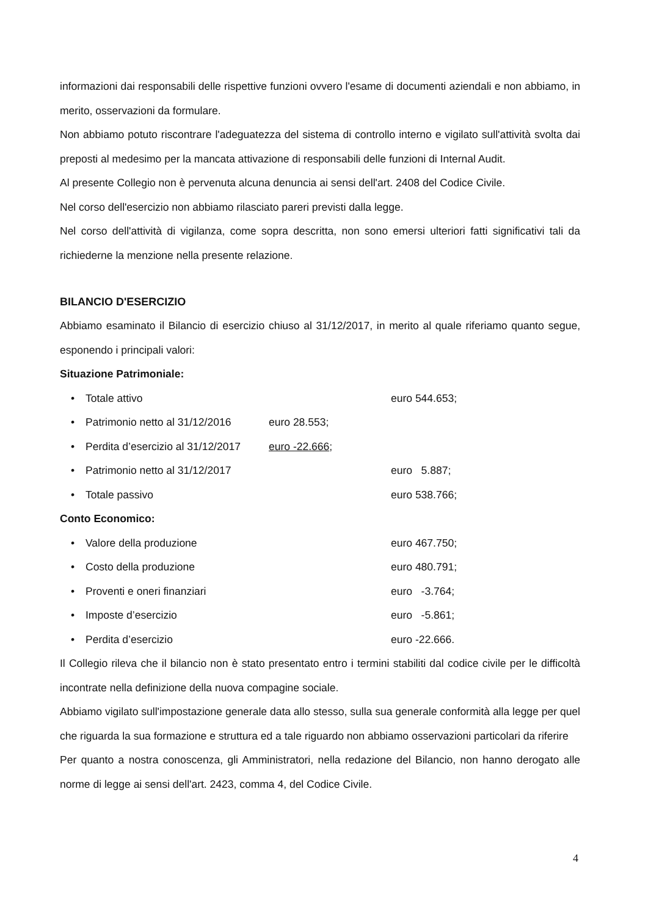informazioni dai responsabili delle rispettive funzioni ovvero l'esame di documenti aziendali e non abbiamo, in merito, osservazioni da formulare.
Non abbiamo potuto riscontrare l'adeguatezza del sistema di controllo interno e vigilato sull'attività svolta dai preposti al medesimo per la mancata attivazione di responsabili delle funzioni di Internal Audit.
Al presente Collegio non è pervenuta alcuna denuncia ai sensi dell'art. 2408 del Codice Civile.
Nel corso dell'esercizio non abbiamo rilasciato pareri previsti dalla legge.
Nel corso dell'attività di vigilanza, come sopra descritta, non sono emersi ulteriori fatti significativi tali da richiederne la menzione nella presente relazione.
BILANCIO D'ESERCIZIO
Abbiamo esaminato il Bilancio di esercizio chiuso al 31/12/2017, in merito al quale riferiamo quanto segue, esponendo i principali valori:
Situazione Patrimoniale:
• Totale attivo euro 544.653;
• Patrimonio netto al 31/12/2016 euro 28.553;
• Perdita d’esercizio al 31/12/2017 euro -22.666;
• Patrimonio netto al 31/12/2017 euro 5.887;
• Totale passivo euro 538.766;
Conto Economico:
• Valore della produzione euro 467.750;
• Costo della produzione euro 480.791;
• Proventi e oneri finanziari euro -3.764;
• Imposte d’esercizio euro -5.861;
• Perdita d’esercizio euro -22.666.
Il Collegio rileva che il bilancio non è stato presentato entro i termini stabiliti dal codice civile per le difficoltà incontrate nella definizione della nuova compagine sociale.
Abbiamo vigilato sull'impostazione generale data allo stesso, sulla sua generale conformità alla legge per quel che riguarda la sua formazione e struttura ed a tale riguardo non abbiamo osservazioni particolari da riferire
Per quanto a nostra conoscenza, gli Amministratori, nella redazione del Bilancio, non hanno derogato alle norme di legge ai sensi dell'art. 2423, comma 4, del Codice Civile.
4